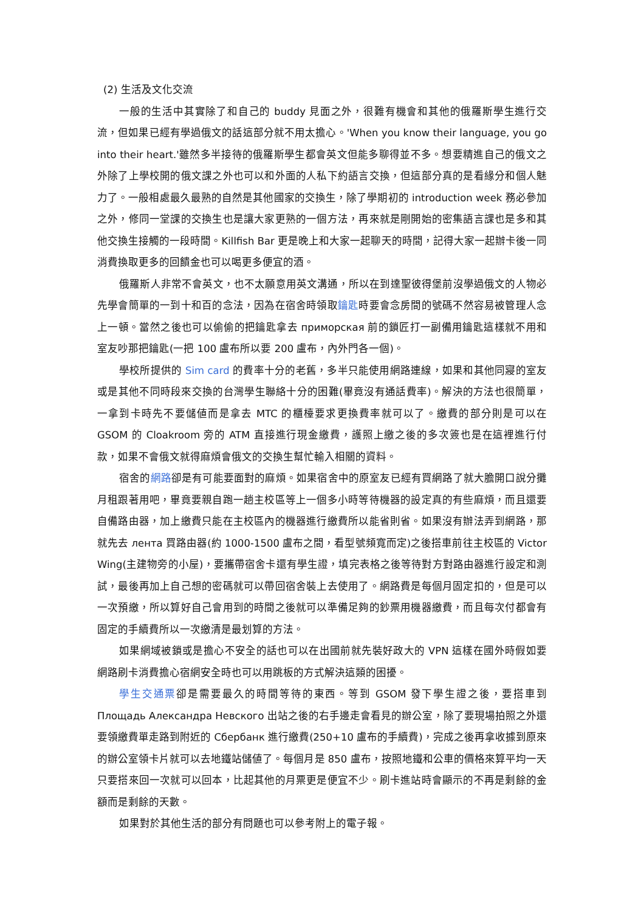(2) 生活及文化交流
一般的生活中其實除了和自己的 buddy 見面之外，很難有機會和其他的俄羅斯學生進行交流，但如果已經有學過俄文的話這部分就不用太擔心。'When you know their language, you go into their heart.'雖然多半接待的俄羅斯學生都會英文但能多聊得並不多。想要精進自己的俄文之外除了上學校開的俄文課之外也可以和外面的人私下約語言交換，但這部分真的是看緣分和個人魅力了。一般相處最久最熟的自然是其他國家的交換生，除了學期初的 introduction week 務必參加之外，修同一堂課的交換生也是讓大家更熟的一個方法，再來就是剛開始的密集語言課也是多和其他交換生接觸的一段時間。Killfish Bar 更是晚上和大家一起聊天的時間，記得大家一起辦卡後一同消費換取更多的回饋金也可以喝更多便宜的酒。
俄羅斯人非常不會英文，也不太願意用英文溝通，所以在到達聖彼得堡前沒學過俄文的人物必先學會簡單的一到十和百的念法，因為在宿舍時領取鑰匙時要會念房間的號碼不然容易被管理人念上一頓。當然之後也可以偷偷的把鑰匙拿去 приморская 前的鎖匠打一副備用鑰匙這樣就不用和室友吵那把鑰匙(一把 100 盧布所以要 200 盧布，內外門各一個)。
學校所提供的 Sim card 的費率十分的老舊，多半只能使用網路連線，如果和其他同寢的室友或是其他不同時段來交換的台灣學生聯絡十分的困難(畢竟沒有通話費率)。解決的方法也很簡單，一拿到卡時先不要儲値而是拿去 MTC 的櫃檯要求更換費率就可以了。繳費的部分則是可以在 GSOM 的 Cloakroom 旁的 ATM 直接進行現金繳費，護照上繳之後的多次簽也是在這裡進行付款，如果不會俄文就得麻煩會俄文的交換生幫忙輸入相關的資料。
宿舍的網路卻是有可能要面對的麻煩。如果宿舍中的原室友已經有買網路了就大膽開口說分攤月租跟著用吧，畢竟要親自跑一趟主校區等上一個多小時等待機器的設定真的有些麻煩，而且還要自備路由器，加上繳費只能在主校區內的機器進行繳費所以能省則省。如果沒有辦法弄到網路，那就先去 лента 買路由器(約 1000-1500 盧布之間，看型號頻寬而定)之後搭車前往主校區的 Victor Wing(主建物旁的小屋)，要攜帶宿舍卡還有學生證，填完表格之後等待對方對路由器進行設定和測試，最後再加上自己想的密碼就可以帶回宿舍裝上去使用了。網路費是每個月固定扣的，但是可以一次預繳，所以算好自己會用到的時間之後就可以準備足夠的鈔票用機器繳費，而且每次付都會有固定的手續費所以一次繳清是最划算的方法。
如果網域被鎖或是擔心不安全的話也可以在出國前就先裝好政大的 VPN 這樣在國外時假如要網路刷卡消費擔心宿網安全時也可以用跳板的方式解決這類的困擾。
學生交通票卻是需要最久的時間等待的東西。等到 GSOM 發下學生證之後，要搭車到 Площадь Александра Невского 出站之後的右手邊走會看見的辦公室，除了要現場拍照之外還要領繳費單走路到附近的 Сбербанк 進行繳費(250+10 盧布的手續費)，完成之後再拿收據到原來的辦公室領卡片就可以去地鐵站儲値了。每個月是 850 盧布，按照地鐵和公車的價格來算平均一天只要搭來回一次就可以回本，比起其他的月票更是便宜不少。刷卡進站時會顯示的不再是剩餘的金額而是剩餘的天數。
如果對於其他生活的部分有問題也可以參考附上的電子報。